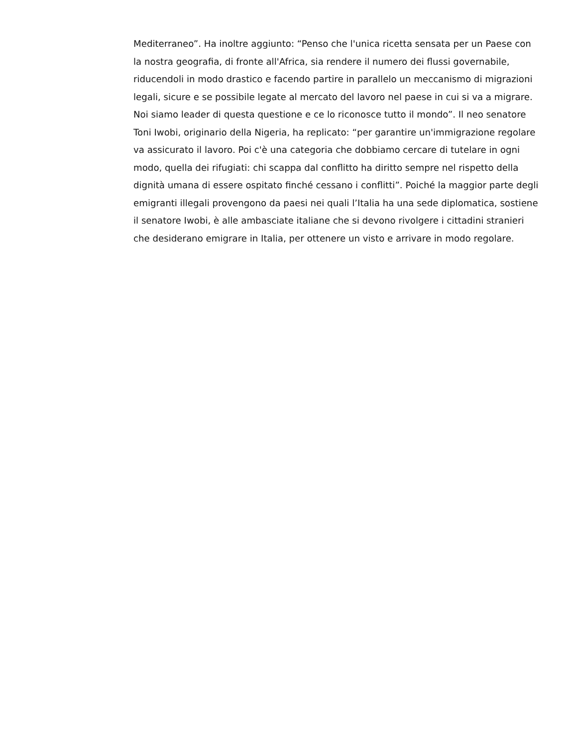Mediterraneo”. Ha inoltre aggiunto: “Penso che l'unica ricetta sensata per un Paese con
la nostra geografia, di fronte all'Africa, sia rendere il numero dei flussi governabile,
riducendoli in modo drastico e facendo partire in parallelo un meccanismo di migrazioni
legali, sicure e se possibile legate al mercato del lavoro nel paese in cui si va a migrare.
Noi siamo leader di questa questione e ce lo riconosce tutto il mondo”. Il neo senatore
Toni Iwobi, originario della Nigeria, ha replicato: “per garantire un'immigrazione regolare
va assicurato il lavoro. Poi c'è una categoria che dobbiamo cercare di tutelare in ogni
modo, quella dei rifugiati: chi scappa dal conflitto ha diritto sempre nel rispetto della
dignità umana di essere ospitato finché cessano i conflitti”. Poiché la maggior parte degli
emigranti illegali provengono da paesi nei quali l’Italia ha una sede diplomatica, sostiene
il senatore Iwobi, è alle ambasciate italiane che si devono rivolgere i cittadini stranieri
che desiderano emigrare in Italia, per ottenere un visto e arrivare in modo regolare.